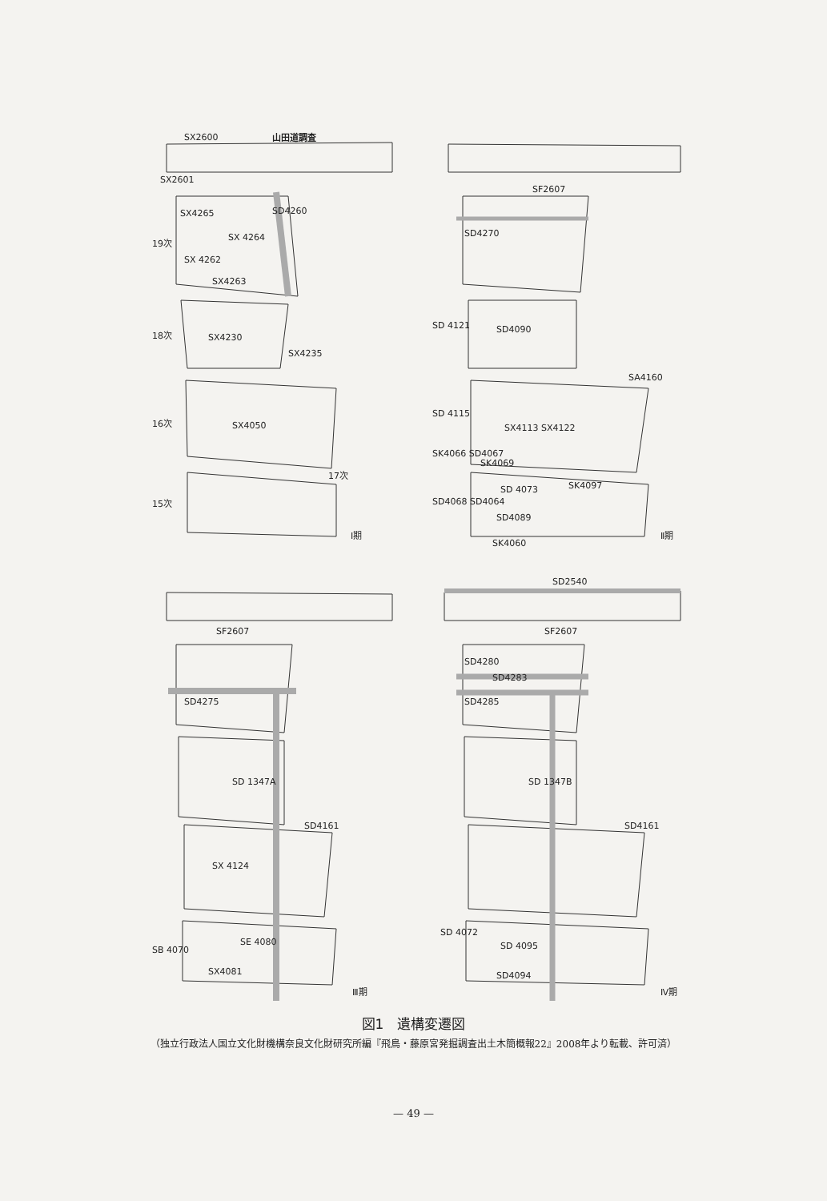SX2600 山田道調査
SX2601
SX4265 SD4260
19次 SX 4264
SX 4262
SX4263
18次 SX4230
SX4235
16次 SX4050
17次
15次
I期
SF2607
SD4270
SD 4121 SD4090
SA4160
SD 4115
SX4113 SX4122
SK4066 SD4067
SK4069
SK4097
SD4068 SD4064
SD 4073
SD4089
SK4060
Ⅱ期
SF2607
SD4275
SD 1347A
SD4161
SX 4124
SB 4070
SE 4080
SX4081
Ⅲ期
SD2540
SF2607
SD4280
SD4283
SD4285
SD 1347B
SD4161
SD 4072
SD 4095
SD4094
Ⅳ期
図1　遺構変遷図
（独立行政法人国立文化財機構奈良文化財研究所編『飛鳥・藤原宮発掘調査出土木簡概報22』2008年より転載、許可済）
— 49 —